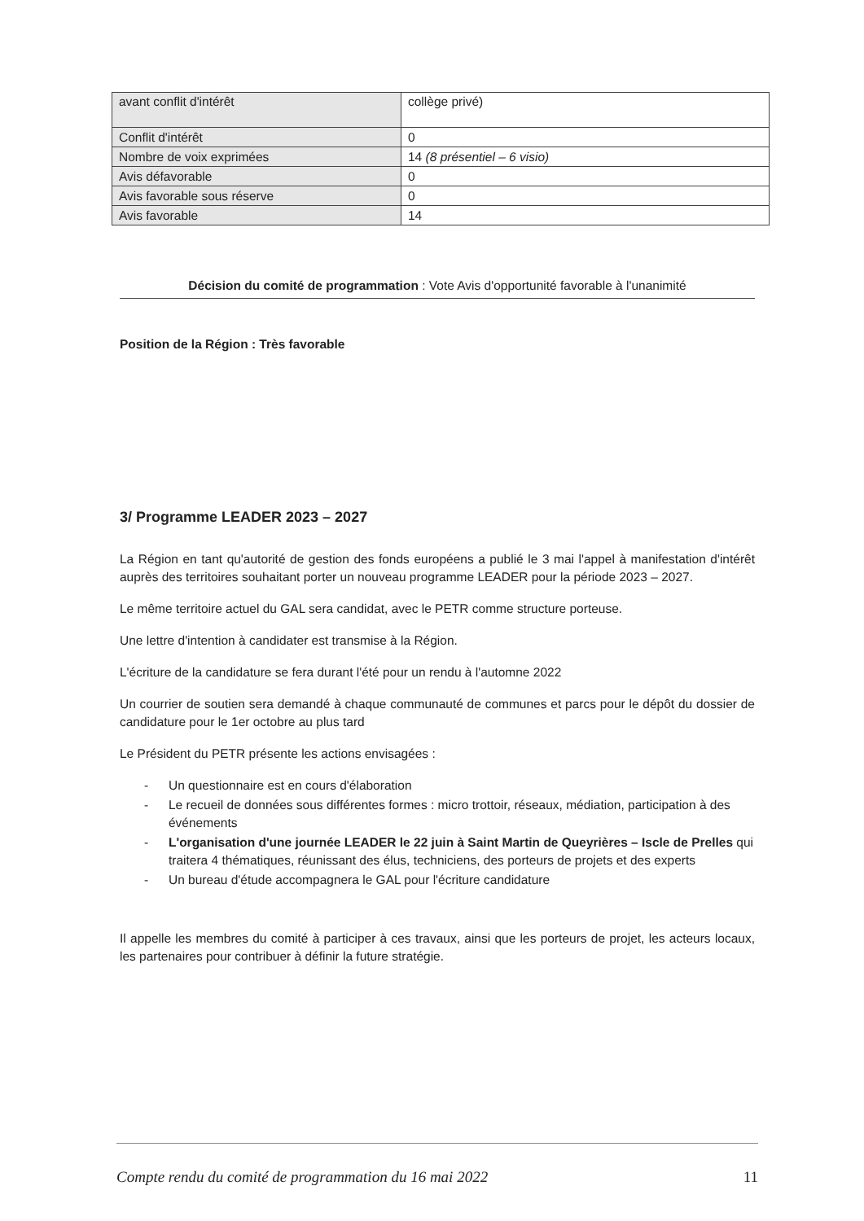| avant conflit d'intérêt | collège privé) |
| Conflit d'intérêt | 0 |
| Nombre de voix exprimées | 14 (8 présentiel – 6 visio) |
| Avis défavorable | 0 |
| Avis favorable sous réserve | 0 |
| Avis favorable | 14 |
Décision du comité de programmation : Vote Avis d'opportunité favorable à l'unanimité
Position de la Région : Très favorable
3/ Programme LEADER 2023 – 2027
La Région en tant qu'autorité de gestion des fonds européens a publié le 3 mai l'appel à manifestation d'intérêt auprès des territoires souhaitant porter un nouveau programme LEADER pour la période 2023 – 2027.
Le même territoire actuel du GAL sera candidat, avec le PETR comme structure porteuse.
Une lettre d'intention à candidater est transmise à la Région.
L'écriture de la candidature se fera durant l'été pour un rendu à l'automne 2022
Un courrier de soutien sera demandé à chaque communauté de communes et parcs pour le dépôt du dossier de candidature pour le 1er octobre au plus tard
Le Président du PETR présente les actions envisagées :
- Un questionnaire est en cours d'élaboration
- Le recueil de données sous différentes formes : micro trottoir, réseaux, médiation, participation à des événements
- L'organisation d'une journée LEADER le 22 juin à Saint Martin de Queyrières – Iscle de Prelles qui traitera 4 thématiques, réunissant des élus, techniciens, des porteurs de projets et des experts
- Un bureau d'étude accompagnera le GAL pour l'écriture candidature
Il appelle les membres du comité à participer à ces travaux, ainsi que les porteurs de projet, les acteurs locaux, les partenaires pour contribuer à définir la future stratégie.
Compte rendu du comité de programmation du 16 mai 2022 11